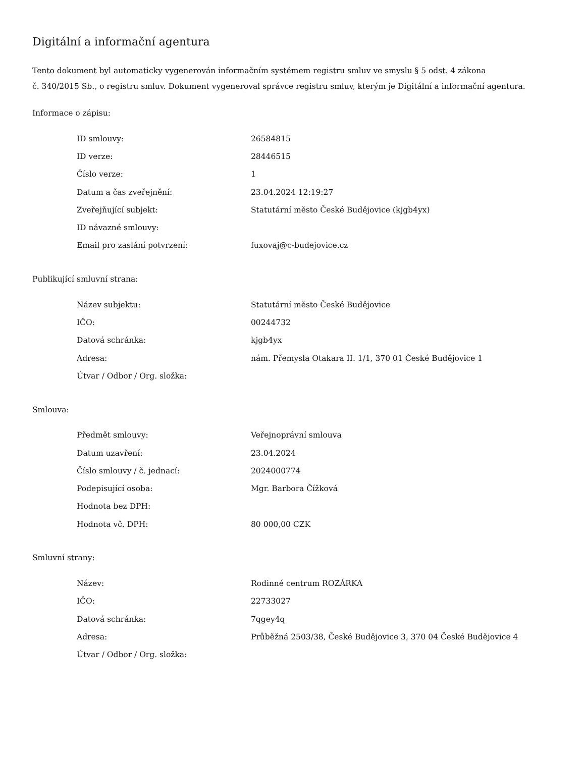Digitální a informační agentura
Tento dokument byl automaticky vygenerován informačním systémem registru smluv ve smyslu § 5 odst. 4 zákona
č. 340/2015 Sb., o registru smluv. Dokument vygeneroval správce registru smluv, kterým je Digitální a informační agentura.
Informace o zápisu:
| ID smlouvy: | 26584815 |
| ID verze: | 28446515 |
| Číslo verze: | 1 |
| Datum a čas zveřejnění: | 23.04.2024 12:19:27 |
| Zveřejňující subjekt: | Statutární město České Budějovice (kjgb4yx) |
| ID návazné smlouvy: | |
| Email pro zaslání potvrzení: | fuxovaj@c-budejovice.cz |
Publikující smluvní strana:
| Název subjektu: | Statutární město České Budějovice |
| IČO: | 00244732 |
| Datová schránka: | kjgb4yx |
| Adresa: | nám. Přemysla Otakara II. 1/1, 370 01 České Budějovice 1 |
| Útvar / Odbor / Org. složka: | |
Smlouva:
| Předmět smlouvy: | Veřejnoprávní smlouva |
| Datum uzavření: | 23.04.2024 |
| Číslo smlouvy / č. jednací: | 2024000774 |
| Podepisující osoba: | Mgr. Barbora Čížková |
| Hodnota bez DPH: | |
| Hodnota vč. DPH: | 80 000,00 CZK |
Smluvní strany:
| Název: | Rodinné centrum ROZÁRKA |
| IČO: | 22733027 |
| Datová schránka: | 7qgey4q |
| Adresa: | Průběžná 2503/38, České Budějovice 3, 370 04 České Budějovice 4 |
| Útvar / Odbor / Org. složka: | |